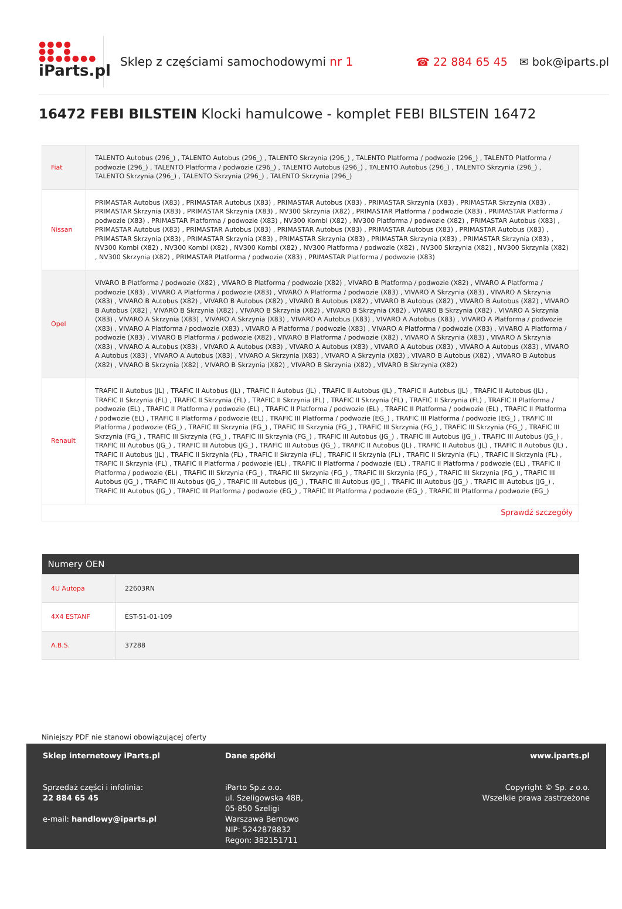●●●●
●● ●
●●●●●●●
iParts.pl
Sklep z częściami samochodowymi nr 1
☎ 22 884 65 45 ✉ bok@iparts.pl
16472 FEBI BILSTEIN Klocki hamulcowe - komplet FEBI BILSTEIN 16472
| Fiat | TALENTO Autobus (296_) , TALENTO Autobus (296_) , TALENTO Skrzynia (296_) , TALENTO Platforma / podwozie (296_) , TALENTO Platforma / podwozie (296_) , TALENTO Platforma / podwozie (296_) , TALENTO Autobus (296_) , TALENTO Autobus (296_) , TALENTO Skrzynia (296_) , TALENTO Skrzynia (296_) , TALENTO Skrzynia (296_) , TALENTO Skrzynia (296_) |
| Nissan | PRIMASTAR Autobus (X83) , PRIMASTAR Autobus (X83) , PRIMASTAR Autobus (X83) , PRIMASTAR Skrzynia (X83) , PRIMASTAR Skrzynia (X83) , PRIMASTAR Skrzynia (X83) , PRIMASTAR Skrzynia (X83) , NV300 Skrzynia (X82) , PRIMASTAR Platforma / podwozie (X83) , PRIMASTAR Platforma / podwozie (X83) , PRIMASTAR Platforma / podwozie (X83) , NV300 Kombi (X82) , NV300 Platforma / podwozie (X82) , PRIMASTAR Autobus (X83) , PRIMASTAR Autobus (X83) , PRIMASTAR Autobus (X83) , PRIMASTAR Autobus (X83) , PRIMASTAR Autobus (X83) , PRIMASTAR Autobus (X83) , PRIMASTAR Skrzynia (X83) , PRIMASTAR Skrzynia (X83) , PRIMASTAR Skrzynia (X83) , PRIMASTAR Skrzynia (X83) , PRIMASTAR Skrzynia (X83) , NV300 Kombi (X82) , NV300 Kombi (X82) , NV300 Kombi (X82) , NV300 Platforma / podwozie (X82) , NV300 Skrzynia (X82) , NV300 Skrzynia (X82) , NV300 Skrzynia (X82) , PRIMASTAR Platforma / podwozie (X83) , PRIMASTAR Platforma / podwozie (X83) |
| Opel | VIVARO B Platforma / podwozie (X82) , VIVARO B Platforma / podwozie (X82) , VIVARO B Platforma / podwozie (X82) , VIVARO A Platforma / podwozie (X83) , VIVARO A Platforma / podwozie (X83) , VIVARO A Platforma / podwozie (X83) , VIVARO A Skrzynia (X83) , VIVARO A Skrzynia (X83) , VIVARO B Autobus (X82) , VIVARO B Autobus (X82) , VIVARO B Autobus (X82) , VIVARO B Autobus (X82) , VIVARO B Autobus (X82) , VIVARO B Autobus (X82) , VIVARO B Skrzynia (X82) , VIVARO B Skrzynia (X82) , VIVARO B Skrzynia (X82) , VIVARO B Skrzynia (X82) , VIVARO A Skrzynia (X83) , VIVARO A Skrzynia (X83) , VIVARO A Skrzynia (X83) , VIVARO A Autobus (X83) , VIVARO A Autobus (X83) , VIVARO A Platforma / podwozie (X83) , VIVARO A Platforma / podwozie (X83) , VIVARO A Platforma / podwozie (X83) , VIVARO A Platforma / podwozie (X83) , VIVARO A Platforma / podwozie (X83) , VIVARO B Platforma / podwozie (X82) , VIVARO B Platforma / podwozie (X82) , VIVARO A Skrzynia (X83) , VIVARO A Skrzynia (X83) , VIVARO A Autobus (X83) , VIVARO A Autobus (X83) , VIVARO A Autobus (X83) , VIVARO A Autobus (X83) , VIVARO A Autobus (X83) , VIVARO A Autobus (X83) , VIVARO A Autobus (X83) , VIVARO A Skrzynia (X83) , VIVARO A Skrzynia (X83) , VIVARO B Autobus (X82) , VIVARO B Autobus (X82) , VIVARO B Skrzynia (X82) , VIVARO B Skrzynia (X82) , VIVARO B Skrzynia (X82) , VIVARO B Skrzynia (X82) |
| Renault | TRAFIC II Autobus (JL) , TRAFIC II Autobus (JL) , TRAFIC II Autobus (JL) , TRAFIC II Autobus (JL) , TRAFIC II Autobus (JL) , TRAFIC II Autobus (JL) , TRAFIC II Skrzynia (FL) , TRAFIC II Skrzynia (FL) , TRAFIC II Skrzynia (FL) , TRAFIC II Skrzynia (FL) , TRAFIC II Skrzynia (FL) , TRAFIC II Platforma / podwozie (EL) , TRAFIC II Platforma / podwozie (EL) , TRAFIC II Platforma / podwozie (EL) , TRAFIC II Platforma / podwozie (EL) , TRAFIC II Platforma / podwozie (EL) , TRAFIC II Platforma / podwozie (EL) , TRAFIC III Platforma / podwozie (EG_) , TRAFIC III Platforma / podwozie (EG_) , TRAFIC III Platforma / podwozie (EG_) , TRAFIC III Skrzynia (FG_) , TRAFIC III Skrzynia (FG_) , TRAFIC III Skrzynia (FG_) , TRAFIC III Skrzynia (FG_) , TRAFIC III Skrzynia (FG_) , TRAFIC III Skrzynia (FG_) , TRAFIC III Skrzynia (FG_) , TRAFIC III Autobus (JG_) , TRAFIC III Autobus (JG_) , TRAFIC III Autobus (JG_) , TRAFIC III Autobus (JG_) , TRAFIC III Autobus (JG_) , TRAFIC III Autobus (JG_) , TRAFIC II Autobus (JL) , TRAFIC II Autobus (JL) , TRAFIC II Autobus (JL) , TRAFIC II Autobus (JL) , TRAFIC II Skrzynia (FL) , TRAFIC II Skrzynia (FL) , TRAFIC II Skrzynia (FL) , TRAFIC II Skrzynia (FL) , TRAFIC II Skrzynia (FL) , TRAFIC II Skrzynia (FL) , TRAFIC II Platforma / podwozie (EL) , TRAFIC II Platforma / podwozie (EL) , TRAFIC II Platforma / podwozie (EL) , TRAFIC II Platforma / podwozie (EL) , TRAFIC III Skrzynia (FG_) , TRAFIC III Skrzynia (FG_) , TRAFIC III Skrzynia (FG_) , TRAFIC III Skrzynia (FG_) , TRAFIC III Autobus (JG_) , TRAFIC III Autobus (JG_) , TRAFIC III Autobus (JG_) , TRAFIC III Autobus (JG_) , TRAFIC III Autobus (JG_) , TRAFIC III Autobus (JG_) , TRAFIC III Autobus (JG_) , TRAFIC III Platforma / podwozie (EG_) , TRAFIC III Platforma / podwozie (EG_) , TRAFIC III Platforma / podwozie (EG_) |
| Sprawdź szczegóły | |
| Numery OEN | |
| --- | --- |
| 4U Autopa | 22603RN |
| 4X4 ESTANF | EST-51-01-109 |
| A.B.S. | 37288 |
Niniejszy PDF nie stanowi obowiązującej oferty
Sklep internetowy iParts.pl
Sprzedaż części i infolinia:
22 884 65 45
e-mail: handlowy@iparts.pl
Dane spółki
iParto Sp.z o.o.
ul. Szeligowska 48B,
05-850 Szeligi
Warszawa Bemowo
NIP: 5242878832
Regon: 382151711
www.iparts.pl
Copyright © Sp. z o.o.
Wszelkie prawa zastrzeżone